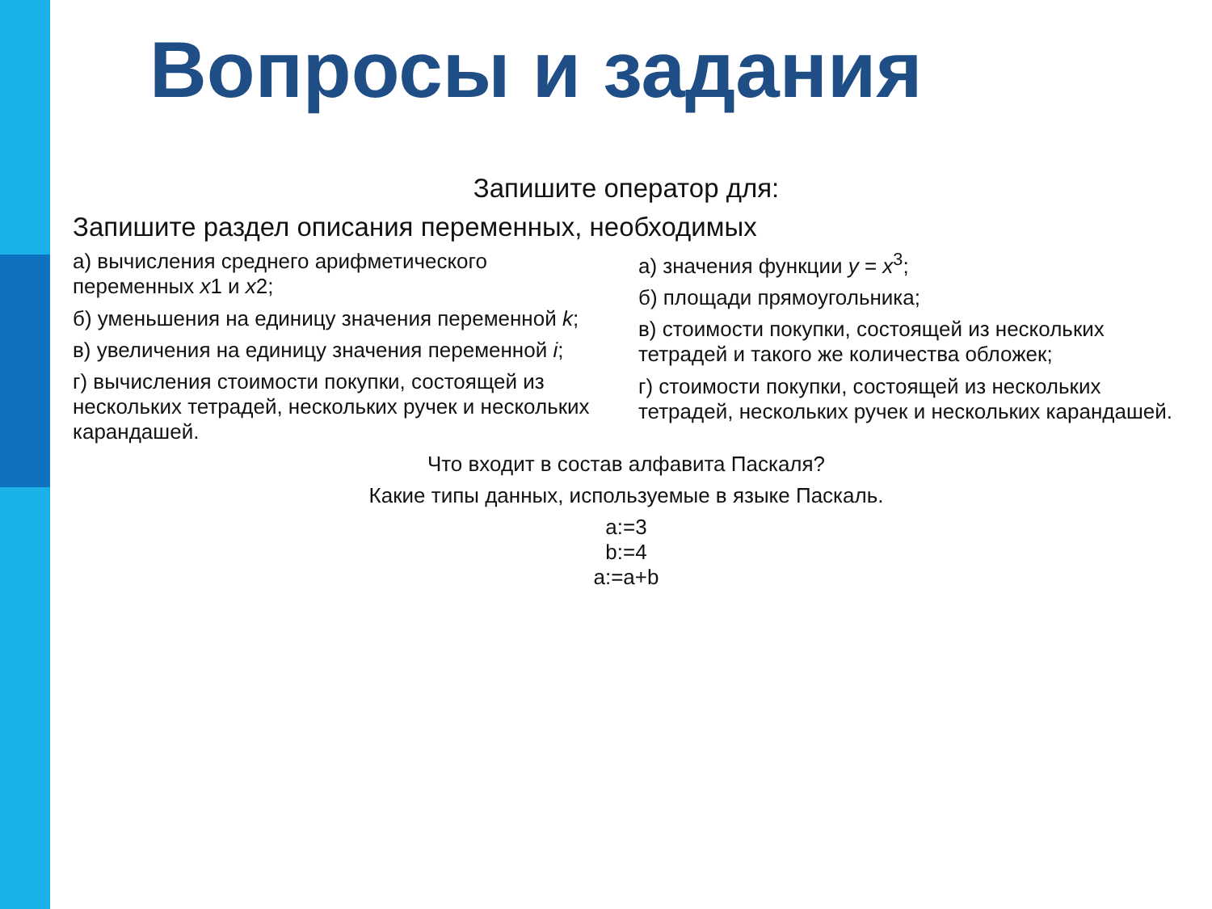Вопросы и задания
Запишите оператор для:
Запишите раздел описания переменных, необходимых
а) вычисления среднего арифметического переменных x1 и x2;
б) уменьшения на единицу значения переменной k;
в) увеличения на единицу значения переменной i;
г) вычисления стоимости покупки, состоящей из нескольких тетрадей, нескольких ручек и нескольких карандашей.
а) значения функции y = x<sup>3</sup>;
б) площади прямоугольника;
в) стоимости покупки, состоящей из нескольких тетрадей и такого же количества обложек;
г) стоимости покупки, состоящей из нескольких тетрадей, нескольких ручек и нескольких карандашей.
Что входит в состав алфавита Паскаля?
Какие типы данных, используемые в языке Паскаль.
a:=3
b:=4
a:=a+b